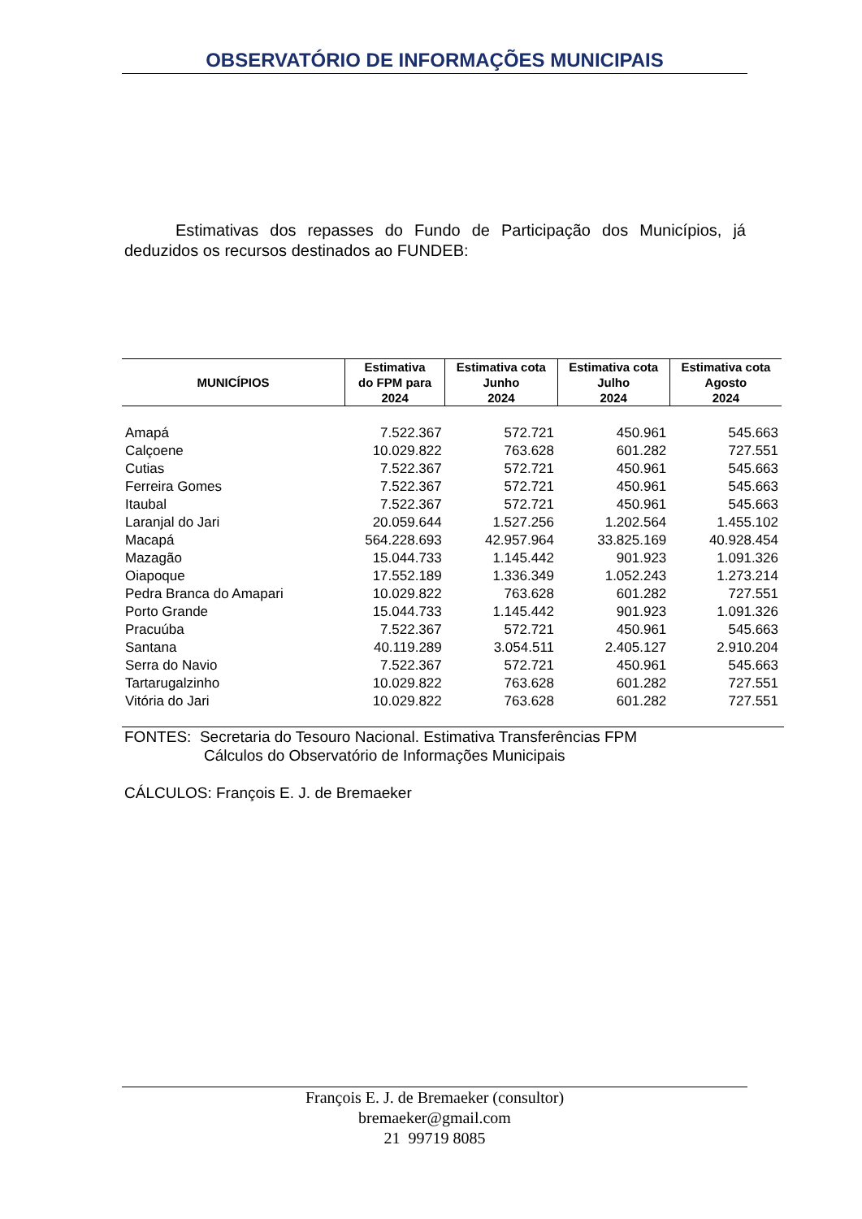OBSERVATÓRIO DE INFORMAÇÕES MUNICIPAIS
Estimativas dos repasses do Fundo de Participação dos Municípios, já deduzidos os recursos destinados ao FUNDEB:
| MUNICÍPIOS | Estimativa do FPM para 2024 | Estimativa cota Junho 2024 | Estimativa cota Julho 2024 | Estimativa cota Agosto 2024 |
| --- | --- | --- | --- | --- |
| Amapá | 7.522.367 | 572.721 | 450.961 | 545.663 |
| Calçoene | 10.029.822 | 763.628 | 601.282 | 727.551 |
| Cutias | 7.522.367 | 572.721 | 450.961 | 545.663 |
| Ferreira Gomes | 7.522.367 | 572.721 | 450.961 | 545.663 |
| Itaubal | 7.522.367 | 572.721 | 450.961 | 545.663 |
| Laranjal do Jari | 20.059.644 | 1.527.256 | 1.202.564 | 1.455.102 |
| Macapá | 564.228.693 | 42.957.964 | 33.825.169 | 40.928.454 |
| Mazagão | 15.044.733 | 1.145.442 | 901.923 | 1.091.326 |
| Oiapoque | 17.552.189 | 1.336.349 | 1.052.243 | 1.273.214 |
| Pedra Branca do Amapari | 10.029.822 | 763.628 | 601.282 | 727.551 |
| Porto Grande | 15.044.733 | 1.145.442 | 901.923 | 1.091.326 |
| Pracuúba | 7.522.367 | 572.721 | 450.961 | 545.663 |
| Santana | 40.119.289 | 3.054.511 | 2.405.127 | 2.910.204 |
| Serra do Navio | 7.522.367 | 572.721 | 450.961 | 545.663 |
| Tartarugalzinho | 10.029.822 | 763.628 | 601.282 | 727.551 |
| Vitória do Jari | 10.029.822 | 763.628 | 601.282 | 727.551 |
FONTES: Secretaria do Tesouro Nacional. Estimativa Transferências FPM
Cálculos do Observatório de Informações Municipais
CÁLCULOS: François E. J. de Bremaeker
François E. J. de Bremaeker (consultor)
bremaeker@gmail.com
21 99719 8085